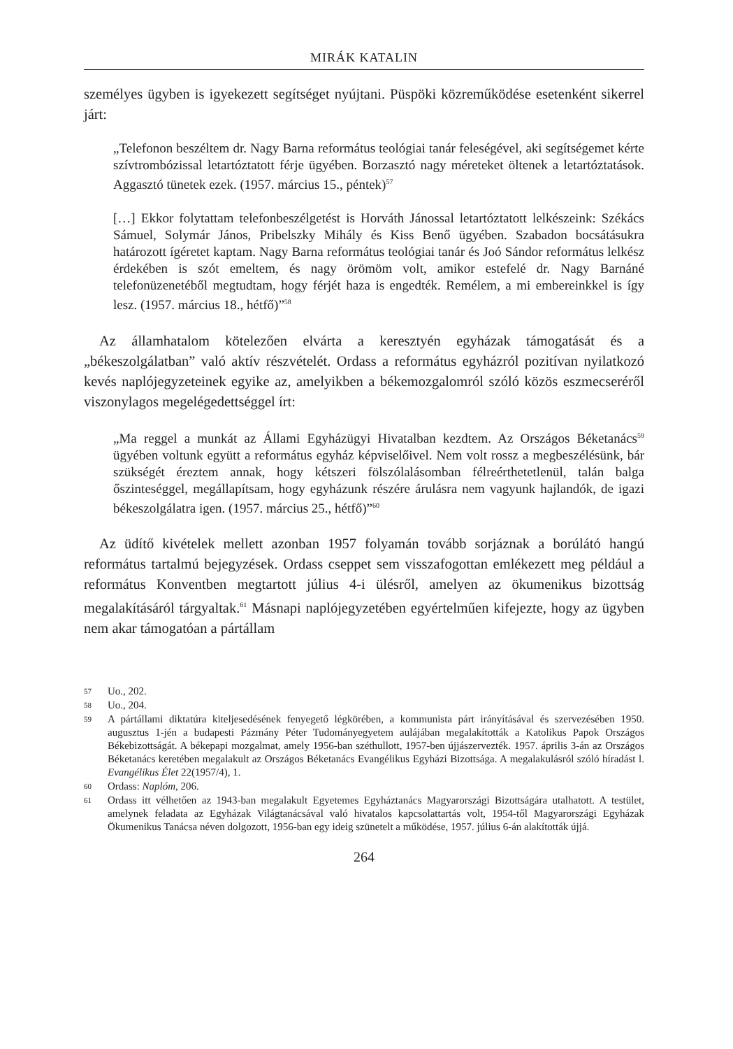MIRÁK KATALIN
személyes ügyben is igyekezett segítséget nyújtani. Püspöki közreműködése esetenként sikerrel járt:
„Telefonon beszéltem dr. Nagy Barna református teológiai tanár feleségével, aki segítségemet kérte szívtrombózissal letartóztatott férje ügyében. Borzasztó nagy méreteket öltenek a letartóztatások. Aggasztó tünetek ezek. (1957. március 15., péntek)<sup>57</sup>
[…] Ekkor folytattam telefonbeszélgetést is Horváth Jánossal letartóztatott lelkészeink: Székács Sámuel, Solymár János, Pribelszky Mihály és Kiss Benő ügyében. Szabadon bocsátásukra határozott ígéretet kaptam. Nagy Barna református teológiai tanár és Joó Sándor református lelkész érdekében is szót emeltem, és nagy örömöm volt, amikor estefelé dr. Nagy Barnáné telefonüzenetéből megtudtam, hogy férjét haza is engedték. Remélem, a mi embereinkkel is így lesz. (1957. március 18., hétfő)”<sup>58</sup>
Az államhatalom kötelezően elvárta a keresztyén egyházak támogatását és a „békeszolgálatban” való aktív részvételét. Ordass a református egyházról pozitívan nyilatkozó kevés naplójegyzeteinek egyike az, amelyikben a békemozgalomról szóló közös eszmecseréről viszonylagos megelégedettséggel írt:
„Ma reggel a munkát az Állami Egyházügyi Hivatalban kezdtem. Az Országos Béketanács<sup>59</sup> ügyében voltunk együtt a református egyház képviselőivel. Nem volt rossz a megbeszélésünk, bár szükségét éreztem annak, hogy kétszeri fölszólalásomban félreérthetetlenül, talán balga őszinteséggel, megállapítsam, hogy egyházunk részére árulásra nem vagyunk hajlandók, de igazi békeszolgálatra igen. (1957. március 25., hétfő)”<sup>60</sup>
Az üdítő kivételek mellett azonban 1957 folyamán tovább sorjáznak a borúlátó hangú református tartalmú bejegyzések. Ordass cseppet sem visszafogottan emlékezett meg például a református Konventben megtartott július 4-i ülésről, amelyen az ökumenikus bizottság megalakításáról tárgyaltak.<sup>61</sup> Másnapi naplójegyzetében egyértelműen kifejezte, hogy az ügyben nem akar támogatóan a pártállam
57 Uo., 202.
58 Uo., 204.
59 A pártállami diktatúra kiteljesedésének fenyegető légkörében, a kommunista párt irányításával és szervezésében 1950. augusztus 1-jén a budapesti Pázmány Péter Tudományegyetem aulájában megalakították a Katolikus Papok Országos Békebizottságát. A békepapi mozgalmat, amely 1956-ban széthullott, 1957-ben újjászervezték. 1957. április 3-án az Országos Béketanács keretében megalakult az Országos Béketanács Evangélikus Egyházi Bizottsága. A megalakulásról szóló híradást l. Evangélikus Élet 22(1957/4), 1.
60 Ordass: Naplóm, 206.
61 Ordass itt vélhetően az 1943-ban megalakult Egyetemes Egyháztanács Magyarországi Bizottságára utalhatott. A testület, amelynek feladata az Egyházak Világtanácsával való hivatalos kapcsolattartás volt, 1954-től Magyarországi Egyházak Ökumenikus Tanácsa néven dolgozott, 1956-ban egy ideig szünetelt a működése, 1957. július 6-án alakították újjá.
264